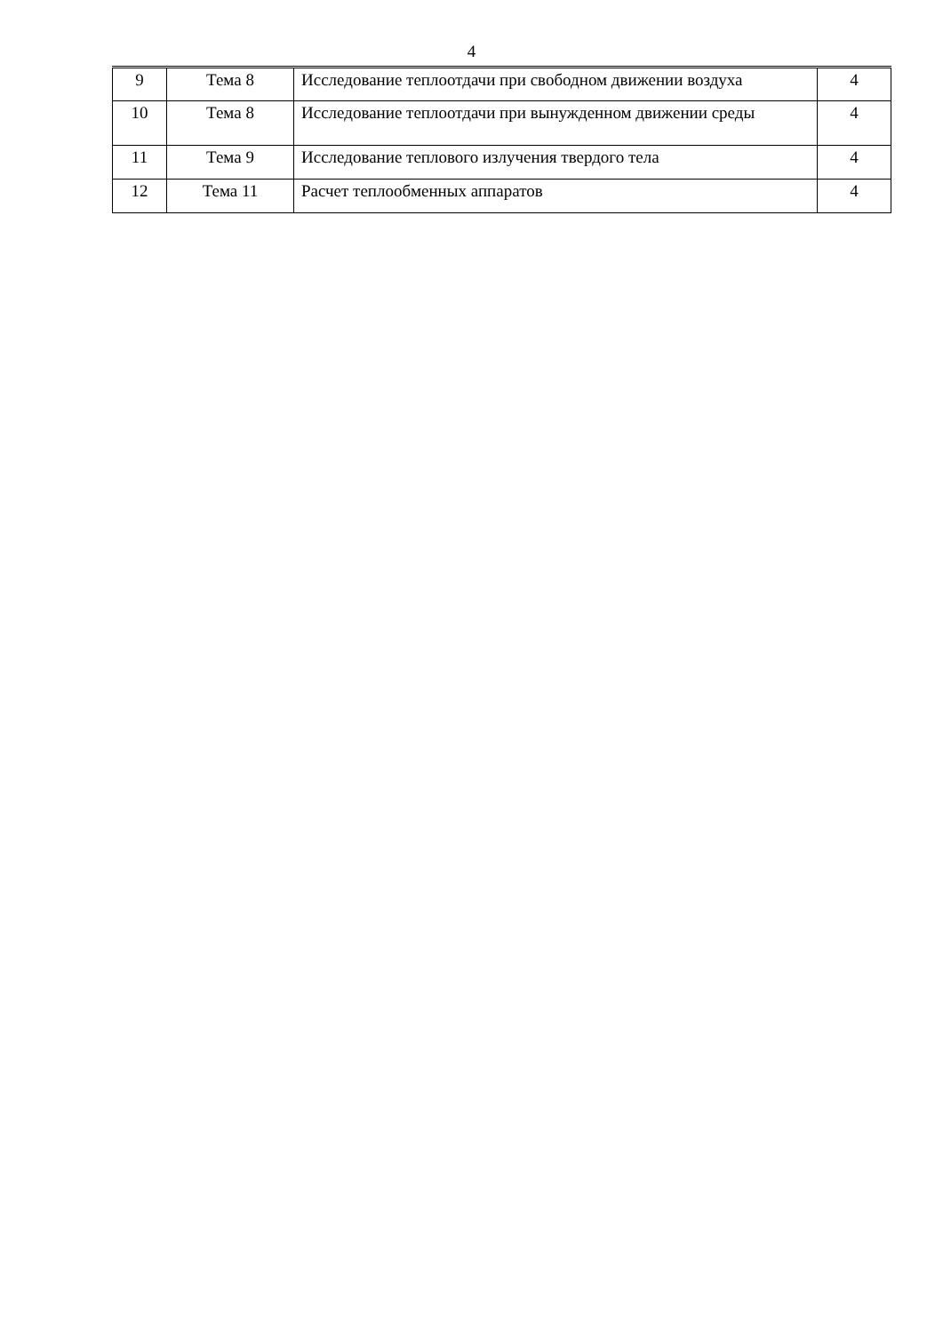4
| 9 | Тема 8 | Исследование теплоотдачи при свободном движении воздуха | 4 |
| 10 | Тема 8 | Исследование теплоотдачи при вынужденном движении среды | 4 |
| 11 | Тема 9 | Исследование теплового излучения твердого тела | 4 |
| 12 | Тема 11 | Расчет теплообменных аппаратов | 4 |